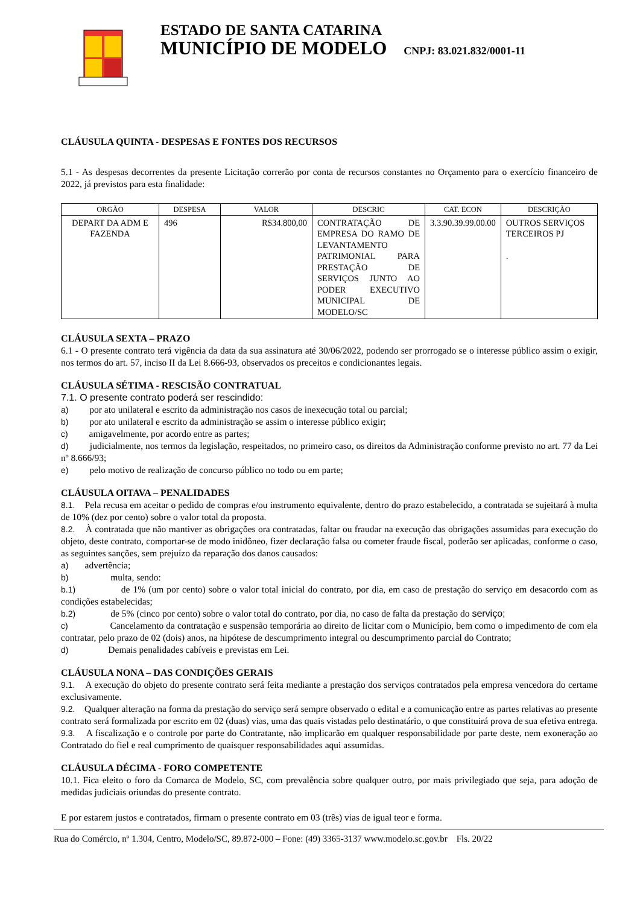ESTADO DE SANTA CATARINA
MUNICÍPIO DE MODELO CNPJ: 83.021.832/0001-11
CLÁUSULA QUINTA - DESPESAS E FONTES DOS RECURSOS
5.1 - As despesas decorrentes da presente Licitação correrão por conta de recursos constantes no Orçamento para o exercício financeiro de 2022, já previstos para esta finalidade:
| ORGÃO | DESPESA | VALOR | DESCRIC | CAT. ECON | DESCRIÇÃO |
| --- | --- | --- | --- | --- | --- |
| DEPART DA ADM E FAZENDA | 496 | R$34.800,00 | CONTRATAÇÃO DE EMPRESA DO RAMO DE LEVANTAMENTO PATRIMONIAL PARA PRESTAÇÃO DE SERVIÇOS JUNTO AO PODER EXECUTIVO MUNICIPAL DE MODELO/SC | 3.3.90.39.99.00.00 | OUTROS SERVIÇOS TERCEIROS PJ . |
CLÁUSULA SEXTA – PRAZO
6.1 - O presente contrato terá vigência da data da sua assinatura até 30/06/2022, podendo ser prorrogado se o interesse público assim o exigir, nos termos do art. 57, inciso II da Lei 8.666-93, observados os preceitos e condicionantes legais.
CLÁUSULA SÉTIMA - RESCISÃO CONTRATUAL
7.1. O presente contrato poderá ser rescindido:
a) por ato unilateral e escrito da administração nos casos de inexecução total ou parcial;
b) por ato unilateral e escrito da administração se assim o interesse público exigir;
c) amigavelmente, por acordo entre as partes;
d) judicialmente, nos termos da legislação, respeitados, no primeiro caso, os direitos da Administração conforme previsto no art. 77 da Lei nº 8.666/93;
e) pelo motivo de realização de concurso público no todo ou em parte;
CLÁUSULA OITAVA – PENALIDADES
8.1. Pela recusa em aceitar o pedido de compras e/ou instrumento equivalente, dentro do prazo estabelecido, a contratada se sujeitará à multa de 10% (dez por cento) sobre o valor total da proposta.
8.2. À contratada que não mantiver as obrigações ora contratadas, faltar ou fraudar na execução das obrigações assumidas para execução do objeto, deste contrato, comportar-se de modo inidôneo, fizer declaração falsa ou cometer fraude fiscal, poderão ser aplicadas, conforme o caso, as seguintes sanções, sem prejuízo da reparação dos danos causados:
a) advertência;
b) multa, sendo:
b.1) de 1% (um por cento) sobre o valor total inicial do contrato, por dia, em caso de prestação do serviço em desacordo com as condições estabelecidas;
b.2) de 5% (cinco por cento) sobre o valor total do contrato, por dia, no caso de falta da prestação do serviço;
c) Cancelamento da contratação e suspensão temporária ao direito de licitar com o Município, bem como o impedimento de com ela contratar, pelo prazo de 02 (dois) anos, na hipótese de descumprimento integral ou descumprimento parcial do Contrato;
d) Demais penalidades cabíveis e previstas em Lei.
CLÁUSULA NONA – DAS CONDIÇÕES GERAIS
9.1. A execução do objeto do presente contrato será feita mediante a prestação dos serviços contratados pela empresa vencedora do certame exclusivamente.
9.2. Qualquer alteração na forma da prestação do serviço será sempre observado o edital e a comunicação entre as partes relativas ao presente contrato será formalizada por escrito em 02 (duas) vias, uma das quais vistadas pelo destinatário, o que constituirá prova de sua efetiva entrega.
9.3. A fiscalização e o controle por parte do Contratante, não implicarão em qualquer responsabilidade por parte deste, nem exoneração ao Contratado do fiel e real cumprimento de quaisquer responsabilidades aqui assumidas.
CLÁUSULA DÉCIMA - FORO COMPETENTE
10.1. Fica eleito o foro da Comarca de Modelo, SC, com prevalência sobre qualquer outro, por mais privilegiado que seja, para adoção de medidas judiciais oriundas do presente contrato.
E por estarem justos e contratados, firmam o presente contrato em 03 (três) vias de igual teor e forma.
Rua do Comércio, nº 1.304, Centro, Modelo/SC, 89.872-000 – Fone: (49) 3365-3137 www.modelo.sc.gov.br Fls. 20/22